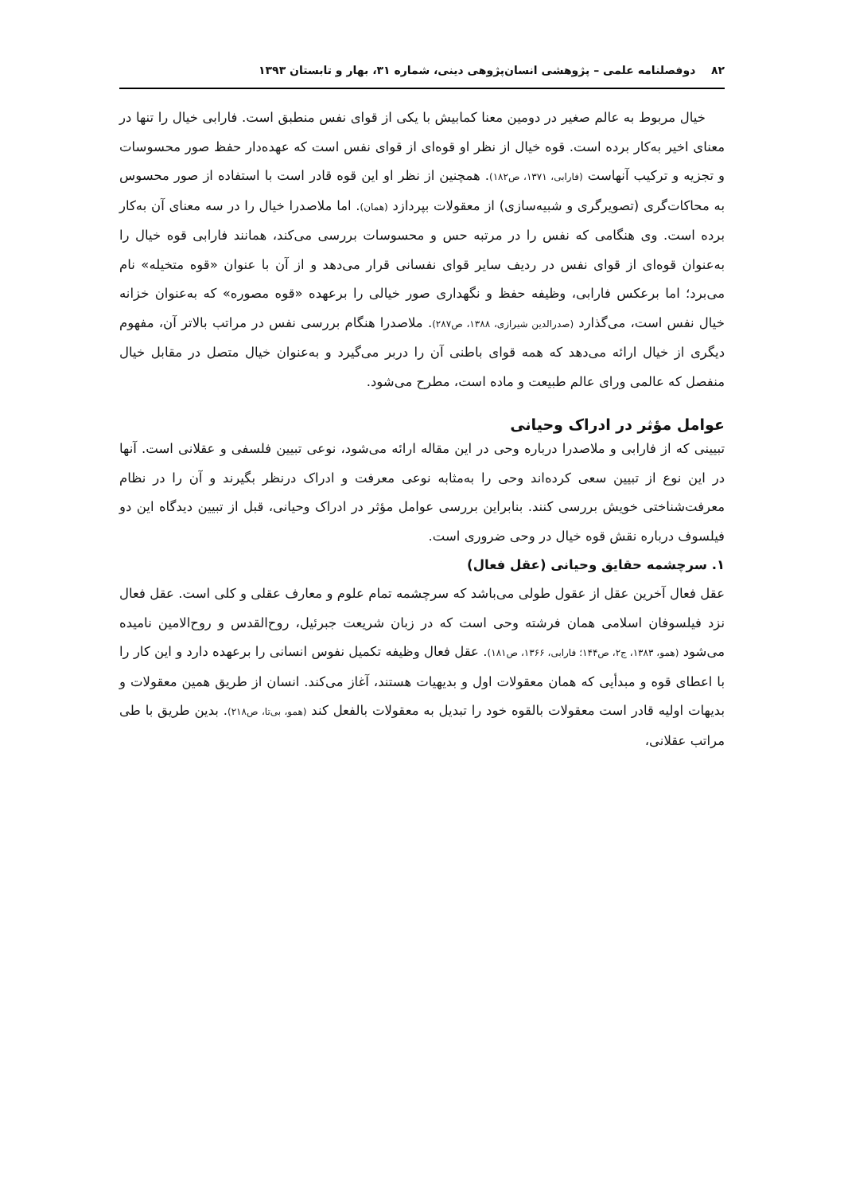۸۲ دوفصلنامه علمی – پژوهشی انسان‌پژوهی دینی، شماره ۳۱، بهار و تابستان ۱۳۹۳
خیال مربوط به عالم صغیر در دومین معنا کمابیش با یکی از قوای نفس منطبق است. فارابی خیال را تنها در معنای اخیر به‌کار برده است. قوه خیال از نظر او قوه‌ای از قوای نفس است که عهده‌دار حفظ صور محسوسات و تجزیه و ترکیب آنهاست (فارابی، ۱۳۷۱، ص۱۸۲). همچنین از نظر او این قوه قادر است با استفاده از صور محسوس به محاکات‌گری (تصویرگری و شبیه‌سازی) از معقولات بپردازد (همان). اما ملاصدرا خیال را در سه معنای آن به‌کار برده است. وی هنگامی که نفس را در مرتبه حس و محسوسات بررسی می‌کند، همانند فارابی قوه خیال را به‌عنوان قوه‌ای از قوای نفس در ردیف سایر قوای نفسانی قرار می‌دهد و از آن با عنوان «قوه متخیله» نام می‌برد؛ اما برعکس فارابی، وظیفه حفظ و نگهداری صور خیالی را برعهده «قوه مصوره» که به‌عنوان خزانه خیال نفس است، می‌گذارد (صدرالدین شیرازی، ۱۳۸۸، ص۲۸۷). ملاصدرا هنگام بررسی نفس در مراتب بالاتر آن، مفهوم دیگری از خیال ارائه می‌دهد که همه قوای باطنی آن را دربر می‌گیرد و به‌عنوان خیال متصل در مقابل خیال منفصل که عالمی ورای عالم طبیعت و ماده است، مطرح می‌شود.
عوامل مؤثر در ادراک وحیانی
تبیینی که از فارابی و ملاصدرا درباره وحی در این مقاله ارائه می‌شود، نوعی تبیین فلسفی و عقلانی است. آنها در این نوع از تبیین سعی کرده‌اند وحی را به‌مثابه نوعی معرفت و ادراک درنظر بگیرند و آن را در نظام معرفت‌شناختی خویش بررسی کنند. بنابراین بررسی عوامل مؤثر در ادراک وحیانی، قبل از تبیین دیدگاه این دو فیلسوف درباره نقش قوه خیال در وحی ضروری است.
۱. سرچشمه حقایق وحیانی (عقل فعال)
عقل فعال آخرین عقل از عقول طولی می‌باشد که سرچشمه تمام علوم و معارف عقلی و کلی است. عقل فعال نزد فیلسوفان اسلامی همان فرشته وحی است که در زبان شریعت جبرئیل، روح‌القدس و روح‌الامین نامیده می‌شود (همو، ۱۳۸۳، ج۲، ص۱۴۴؛ فارابی، ۱۳۶۶، ص۱۸۱). عقل فعال وظیفه تکمیل نفوس انسانی را برعهده دارد و این کار را با اعطای قوه و مبدأیی که همان معقولات اول و بدیهیات هستند، آغاز می‌کند. انسان از طریق همین معقولات و بدیهات اولیه قادر است معقولات بالقوه خود را تبدیل به معقولات بالفعل کند (همو، بی‌تا، ص۲۱۸). بدین طریق با طی مراتب عقلانی،